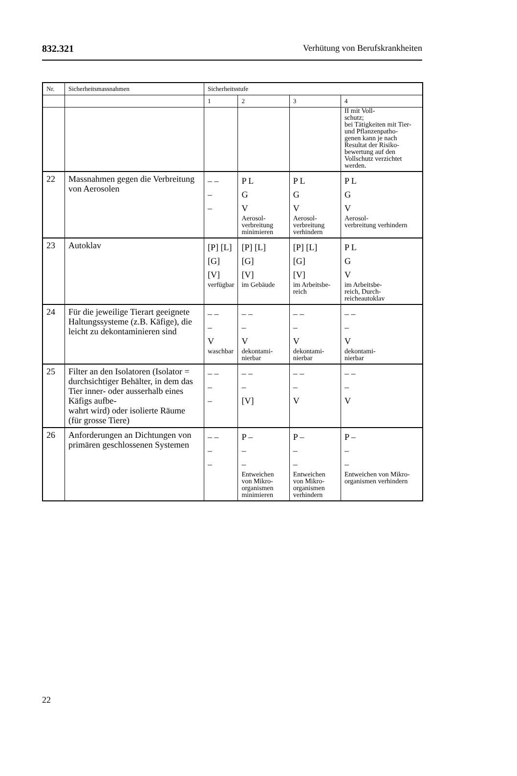832.321 Verhütung von Berufskrankheiten
| Nr. | Sicherheitsmassnahmen | Sicherheitsstufe | | | |
| --- | --- | --- | --- | --- | --- |
| | | 1 | 2 | 3 | 4 |
| | | | | | II mit Voll- schutz; bei Tätigkeiten mit Tier- und Pflanzenpatho- genen kann je nach Resultat der Risiko- bewertung auf den Vollschutz verzichtet werden. |
| 22 | Massnahmen gegen die Verbreitung von Aerosolen | – – – – | P L G V Aerosol- verbreitung minimieren | P L G V Aerosol- verbreitung verhindern | P L G V Aerosol- verbreitung verhindern |
| 23 | Autoklav | [P] [L] [G] [V] verfügbar | [P] [L] [G] [V] im Gebäude | [P] [L] [G] [V] im Arbeitsbe- reich | P L G V im Arbeitsbe- reich, Durch- reicheautoklav |
| 24 | Für die jeweilige Tierart geeignete Haltungssysteme (z.B. Käfige), die leicht zu dekontaminieren sind | – – – V waschbar | – – – V dekontami- nierbar | – – – V dekontami- nierbar | – – – V dekontami- nierbar |
| 25 | Filter an den Isolatoren (Isolator = durchsichtiger Behälter, in dem das Tier inner- oder ausserhalb eines Käfigs aufbe- wahrt wird) oder isolierte Räume (für grosse Tiere) | – – – – | – – – [V] | – – – V | – – – V |
| 26 | Anforderungen an Dichtungen von primären geschlossenen Systemen | – – – – | P – – – Entweichen von Mikro- organismen minimieren | P – – – Entweichen von Mikro- organismen verhindern | P – – – Entweichen von Mikro- organismen verhindern |
22